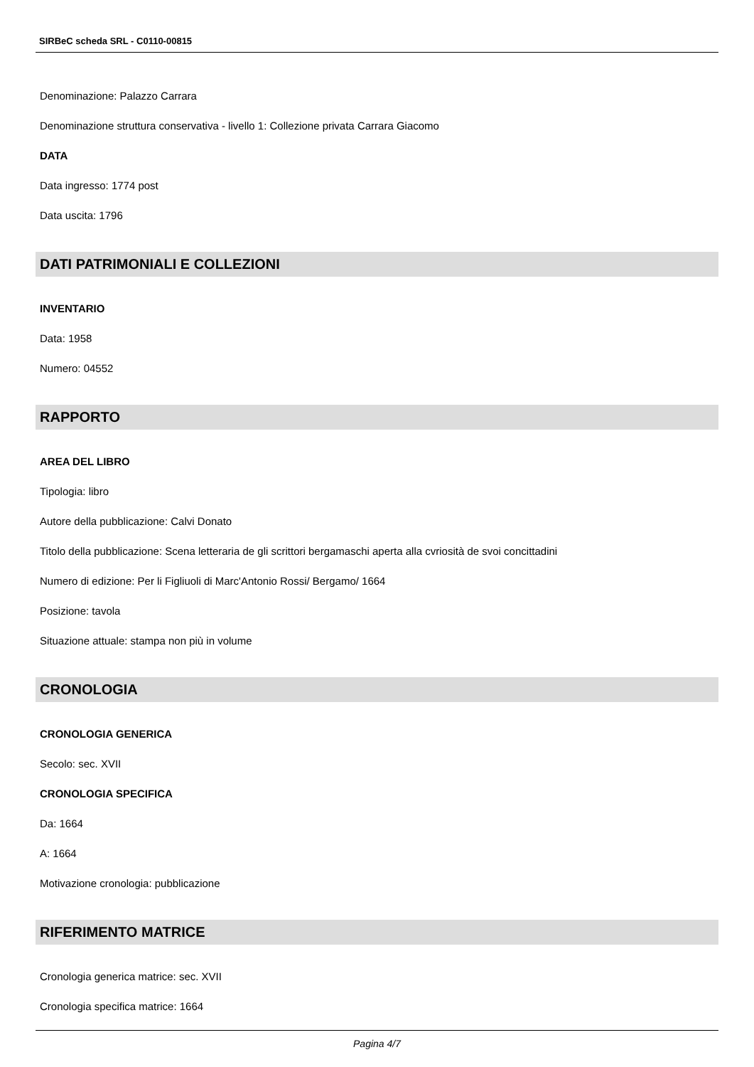SIRBeC scheda SRL - C0110-00815
Denominazione: Palazzo Carrara
Denominazione struttura conservativa - livello 1: Collezione privata Carrara Giacomo
DATA
Data ingresso: 1774 post
Data uscita: 1796
DATI PATRIMONIALI E COLLEZIONI
INVENTARIO
Data: 1958
Numero: 04552
RAPPORTO
AREA DEL LIBRO
Tipologia: libro
Autore della pubblicazione: Calvi Donato
Titolo della pubblicazione: Scena letteraria de gli scrittori bergamaschi aperta alla cvriosità de svoi concittadini
Numero di edizione: Per li Figliuoli di Marc'Antonio Rossi/ Bergamo/ 1664
Posizione: tavola
Situazione attuale: stampa non più in volume
CRONOLOGIA
CRONOLOGIA GENERICA
Secolo: sec. XVII
CRONOLOGIA SPECIFICA
Da: 1664
A: 1664
Motivazione cronologia: pubblicazione
RIFERIMENTO MATRICE
Cronologia generica matrice: sec. XVII
Cronologia specifica matrice: 1664
Pagina 4/7